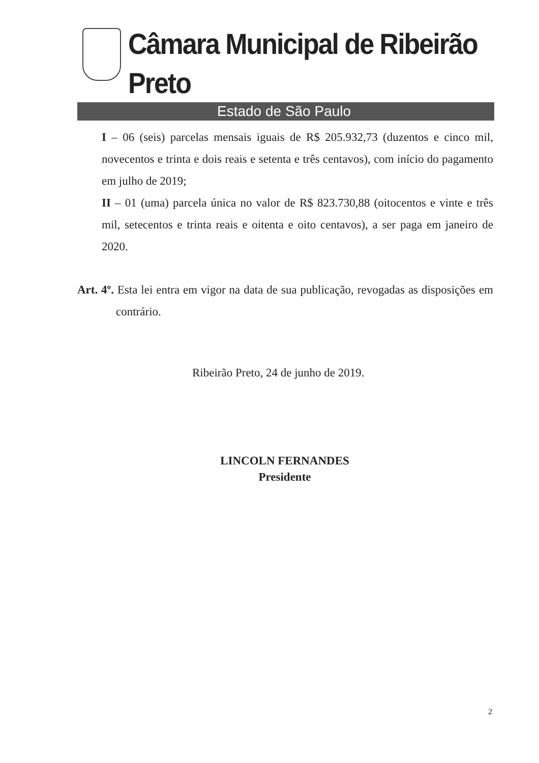Câmara Municipal de Ribeirão Preto
Estado de São Paulo
I – 06 (seis) parcelas mensais iguais de R$ 205.932,73 (duzentos e cinco mil, novecentos e trinta e dois reais e setenta e três centavos), com início do pagamento em julho de 2019;
II – 01 (uma) parcela única no valor de R$ 823.730,88 (oitocentos e vinte e três mil, setecentos e trinta reais e oitenta e oito centavos), a ser paga em janeiro de 2020.
Art. 4º. Esta lei entra em vigor na data de sua publicação, revogadas as disposições em contrário.
Ribeirão Preto, 24 de junho de 2019.
LINCOLN FERNANDES
Presidente
2